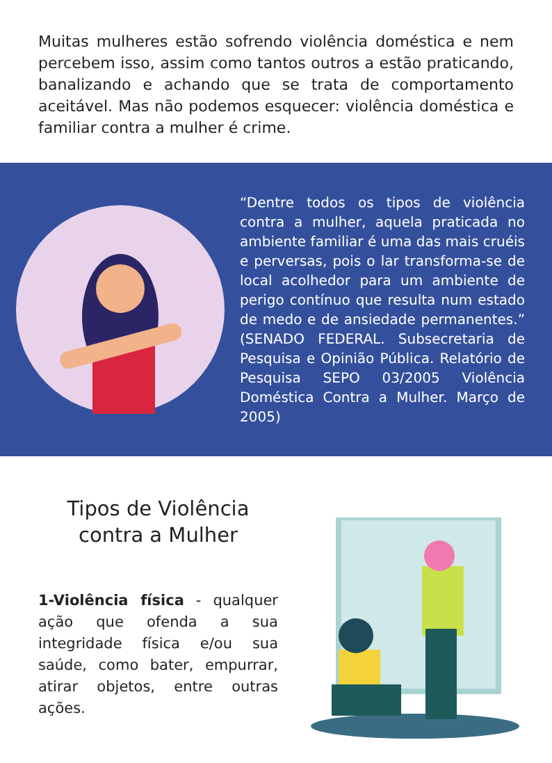Muitas mulheres estão sofrendo violência doméstica e nem percebem isso, assim como tantos outros a estão praticando, banalizando e achando que se trata de comportamento aceitável. Mas não podemos esquecer: violência doméstica e familiar contra a mulher é crime.
“Dentre todos os tipos de violência contra a mulher, aquela praticada no ambiente familiar é uma das mais cruéis e perversas, pois o lar transforma-se de local acolhedor para um ambiente de perigo contínuo que resulta num estado de medo e de ansiedade permanentes.” (SENADO FEDERAL. Subsecretaria de Pesquisa e Opinião Pública. Relatório de Pesquisa SEPO 03/2005 Violência Doméstica Contra a Mulher. Março de 2005)
Tipos de Violência
contra a Mulher
1-Violência física - qualquer ação que ofenda a sua integridade física e/ou sua saúde, como bater, empurrar, atirar objetos, entre outras ações.